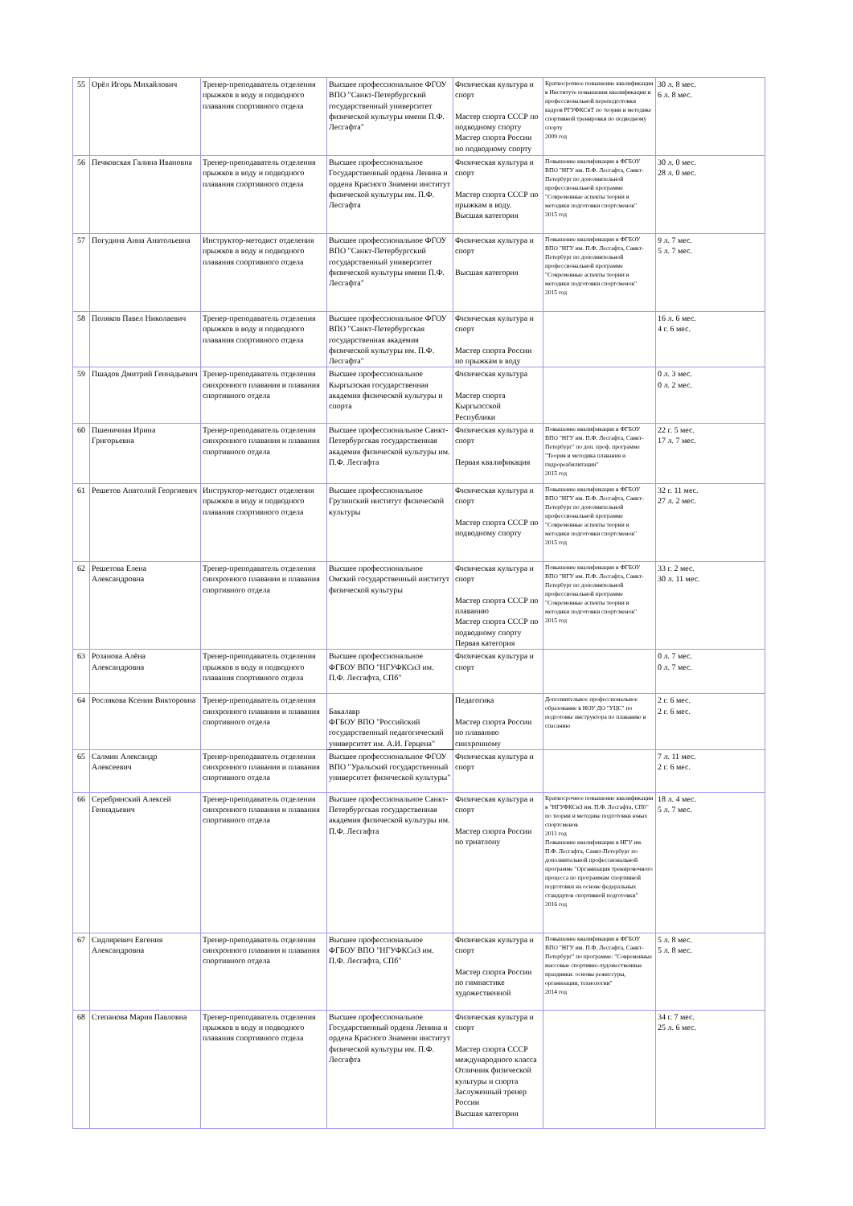| 55 | Орёл Игорь Михайлович | Тренер-преподаватель отделения прыжков в воду и подводного плавания спортивного отдела | Высшее профессиональное ФГОУ ВПО "Санкт-Петербургский государственный университет физической культуры имени П.Ф. Лесгафта" | Физическая культура и спорт Мастер спорта СССР по подводному спорту Мастер спорта России по подводному спорту | Краткосрочное повышение квалификации в Институте повышения квалификации и профессиональной переподготовки кадров РГУФКСиТ по теории и методике спортивной тренировки по подводному спорту 2009 год | 30 л. 8 мес. 6 л. 8 мес. |
| 56 | Печковская Галина Ивановна | Тренер-преподаватель отделения прыжков в воду и подводного плавания спортивного отдела | Высшее профессиональное Государственный ордена Ленина и ордена Красного Знамени институт физической культуры им. П.Ф. Лесгафта | Физическая культура и спорт Мастер спорта СССР по прыжкам в воду. Высшая категория | Повышение квалификации в ФГБОУ ВПО "НГУ им. П.Ф. Лесгафта, Санкт-Петербург по дополнительной профессиональной программе "Современные аспекты теории и методики подготовки спортсменов" 2015 год | 30 л. 0 мес. 28 л. 0 мес. |
| 57 | Погудина Анна Анатольевна | Инструктор-методист отделения прыжков в воду и подводного плавания спортивного отдела | Высшее профессиональное ФГОУ ВПО "Санкт-Петербургский государственный университет физической культуры имени П.Ф. Лесгафта" | Физическая культура и спорт Высшая категория | Повышение квалификации в ФГБОУ ВПО "НГУ им. П.Ф. Лесгафта, Санкт-Петербург по дополнительной профессиональной программе "Современные аспекты теории и методики подготовки спортсменов" 2015 год | 9 л. 7 мес. 5 л. 7 мес. |
| 58 | Поляков Павел Николаевич | Тренер-преподаватель отделения прыжков в воду и подводного плавания спортивного отдела | Высшее профессиональное ФГОУ ВПО "Санкт-Петербургская государственная академия физической культуры им. П.Ф. Лесгафта" | Физическая культура и спорт Мастер спорта России по прыжкам в воду | | 16 л. 6 мес. 4 г. 6 мес. |
| 59 | Пшадов Дмитрий Геннадьевич | Тренер-преподаватель отделения синхронного плавания и плавания спортивного отдела | Высшее профессиональное Кыргызская государственная академия физической культуры и спорта | Физическая культура Мастер спорта Кыргызсской Республики | | 0 л. 3 мес. 0 л. 2 мес. |
| 60 | Пшеничная Ирина Григорьевна | Тренер-преподаватель отделения синхронного плавания и плавания спортивного отдела | Высшее профессиональное Санкт-Петербургская государственная академия физической культуры им. П.Ф. Лесгафта | Физическая культура и спорт Первая квалификация | Повышение квалификации в ФГБОУ ВПО "НГУ им. П.Ф. Лесгафта, Санкт-Петербург" по доп. проф. программе "Теория и методика плавания и гидрореабилитации" 2015 год | 22 г. 5 мес. 17 л. 7 мес. |
| 61 | Решетов Анатолий Георгиевич | Инструктор-методист отделения прыжков в воду и подводного плавания спортивного отдела | Высшее профессиональное Грузинский институт физической культуры | Физическая культура и спорт Мастер спорта СССР по подводному спорту | Повышение квалификации в ФГБОУ ВПО "НГУ им. П.Ф. Лесгафта, Санкт-Петербург по дополнительной профессиональной программе "Современные аспекты теории и методики подготовки спортсменов" 2015 год | 32 г. 11 мес. 27 л. 2 мес. |
| 62 | Решетова Елена Александровна | Тренер-преподаватель отделения синхронного плавания и плавания спортивного отдела | Высшее профессиональное Омский государственный институт физической культуры | Физическая культура и спорт Мастер спорта СССР по плаванию Мастер спорта СССР по подводному спорту Первая категория | Повышение квалификации в ФГБОУ ВПО "НГУ им. П.Ф. Лесгафта, Санкт-Петербург по дополнительной профессиональной программе "Современные аспекты теории и методики подготовки спортсменов" 2015 год | 33 г. 2 мес. 30 л. 11 мес. |
| 63 | Розанова Алёна Александровна | Тренер-преподаватель отделения прыжков в воду и подводного плавания спортивного отдела | Высшее профессиональное ФГБОУ ВПО "НГУФКСиЗ им. П.Ф. Лесгафта, СПб" | Физическая культура и спорт | | 0 л. 7 мес. 0 л. 7 мес. |
| 64 | Рослякова Ксения Викторовна | Тренер-преподаватель отделения синхронного плавания и плавания спортивного отдела | Бакалавр ФГБОУ ВПО "Российский государственный педагогический университет им. А.И. Герцена" | Педагогика Мастер спорта России по плаванию синхронному | Дополнительное профессиональное образование в НОУ ДО "УЦС" по подготовке инструктора по плаванию и спасанию | 2 г. 6 мес. 2 г. 6 мес. |
| 65 | Салмин Александр Алексеевич | Тренер-преподаватель отделения синхронного плавания и плавания спортивного отдела | Высшее профессиональное ФГОУ ВПО "Уральский государственный университет физической культуры" | Физическая культура и спорт | | 7 л. 11 мес. 2 г. 6 мес. |
| 66 | Серебрянский Алексей Геннадьевич | Тренер-преподаватель отделения синхронного плавания и плавания спортивного отдела | Высшее профессиональное Санкт-Петербургская государственная академия физической культуры им. П.Ф. Лесгафта | Физическая культура и спорт Мастер спорта России по триатлону | Краткосрочное повышение квалификации в "НГУФКСиЗ им. П.Ф. Лесгафта, СПб" по теории и методике подготовки юных спортсменов 2011 год Повышение квалификации в НГУ им. П.Ф. Лесгафта, Санкт-Петербург по дополнительной профессиональной программе "Организация тренировочного процесса по программам спортивной подготовки на основе федеральных стандартов спортивной подготовки" 2016 год | 18 л. 4 мес. 5 л. 7 мес. |
| 67 | Сидляревич Евгения Александровна | Тренер-преподаватель отделения синхронного плавания и плавания спортивного отдела | Высшее профессиональное ФГБОУ ВПО "НГУФКСиЗ им. П.Ф. Лесгафта, СПб" | Физическая культура и спорт Мастер спорта России по гимнастике художественной | Повышение квалификации в ФГБОУ ВПО "НГУ им. П.Ф. Лесгафта, Санкт-Петербург" по программе: "Современные массовые спортивно-художественные праздники: основы режиссуры, организации, технологии" 2014 год | 5 л. 8 мес. 5 л. 8 мес. |
| 68 | Степанова Мария Павловна | Тренер-преподаватель отделения прыжков в воду и подводного плавания спортивного отдела | Высшее профессиональное Государственный ордена Ленина и ордена Красного Знамени институт физической культуры им. П.Ф. Лесгафта | Физическая культура и спорт Мастер спорта СССР международного класса Отличник физической культуры и спорта Заслуженный тренер России Высшая категория | | 34 г. 7 мес. 25 л. 6 мес. |